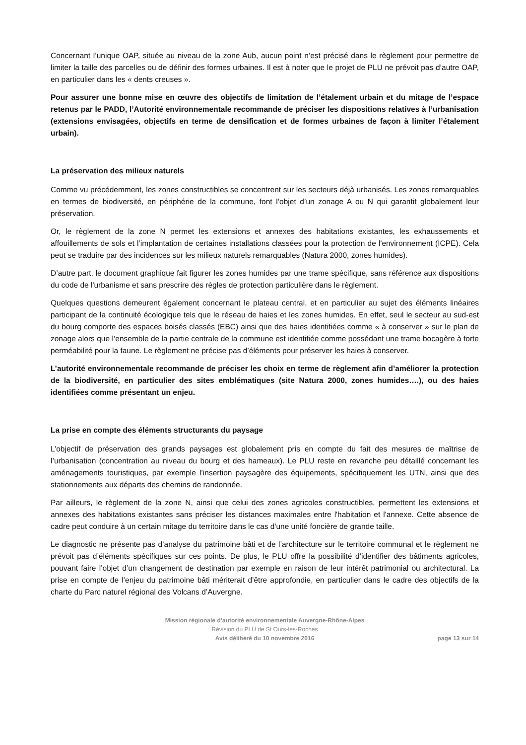Concernant l’unique OAP, située au niveau de la zone Aub, aucun point n’est précisé dans le règlement pour permettre de limiter la taille des parcelles ou de définir des formes urbaines. Il est à noter que le projet de PLU ne prévoit pas d’autre OAP, en particulier dans les « dents creuses ».
Pour assurer une bonne mise en œuvre des objectifs de limitation de l’étalement urbain et du mitage de l’espace retenus par le PADD, l’Autorité environnementale recommande de préciser les dispositions relatives à l’urbanisation (extensions envisagées, objectifs en terme de densification et de formes urbaines de façon à limiter l’étalement urbain).
La préservation des milieux naturels
Comme vu précédemment, les zones constructibles se concentrent sur les secteurs déjà urbanisés. Les zones remarquables en termes de biodiversité, en périphérie de la commune, font l’objet d’un zonage A ou N qui garantit globalement leur préservation.
Or, le règlement de la zone N permet les extensions et annexes des habitations existantes, les exhaussements et affouillements de sols et l’implantation de certaines installations classées pour la protection de l'environnement (ICPE). Cela peut se traduire par des incidences sur les milieux naturels remarquables (Natura 2000, zones humides).
D’autre part, le document graphique fait figurer les zones humides par une trame spécifique, sans référence aux dispositions du code de l'urbanisme et sans prescrire des règles de protection particulière dans le règlement.
Quelques questions demeurent également concernant le plateau central, et en particulier au sujet des éléments linéaires participant de la continuité écologique tels que le réseau de haies et les zones humides. En effet, seul le secteur au sud-est du bourg comporte des espaces boisés classés (EBC) ainsi que des haies identifiées comme « à conserver » sur le plan de zonage alors que l’ensemble de la partie centrale de la commune est identifiée comme possédant une trame bocagère à forte perméabilité pour la faune. Le règlement ne précise pas d’éléments pour préserver les haies à conserver.
L’autorité environnementale recommande de préciser les choix en terme de règlement afin d’améliorer la protection de la biodiversité, en particulier des sites emblématiques (site Natura 2000, zones humides….), ou des haies identifiées comme présentant un enjeu.
La prise en compte des éléments structurants du paysage
L’objectif de préservation des grands paysages est globalement pris en compte du fait des mesures de maîtrise de l’urbanisation (concentration au niveau du bourg et des hameaux). Le PLU reste en revanche peu détaillé concernant les aménagements touristiques, par exemple l’insertion paysagère des équipements, spécifiquement les UTN, ainsi que des stationnements aux départs des chemins de randonnée.
Par ailleurs, le règlement de la zone N, ainsi que celui des zones agricoles constructibles, permettent les extensions et annexes des habitations existantes sans préciser les distances maximales entre l'habitation et l'annexe. Cette absence de cadre peut conduire à un certain mitage du territoire dans le cas d'une unité foncière de grande taille.
Le diagnostic ne présente pas d’analyse du patrimoine bâti et de l’architecture sur le territoire communal et le règlement ne prévoit pas d’éléments spécifiques sur ces points. De plus, le PLU offre la possibilité d’identifier des bâtiments agricoles, pouvant faire l’objet d’un changement de destination par exemple en raison de leur intérêt patrimonial ou architectural. La prise en compte de l’enjeu du patrimoine bâti mériterait d’être approfondie, en particulier dans le cadre des objectifs de la charte du Parc naturel régional des Volcans d’Auvergne.
Mission régionale d’autorité environnementale Auvergne-Rhône-Alpes
Révision du PLU de St Ours-les-Roches
Avis délibéré du 10 novembre 2016
page 13 sur 14